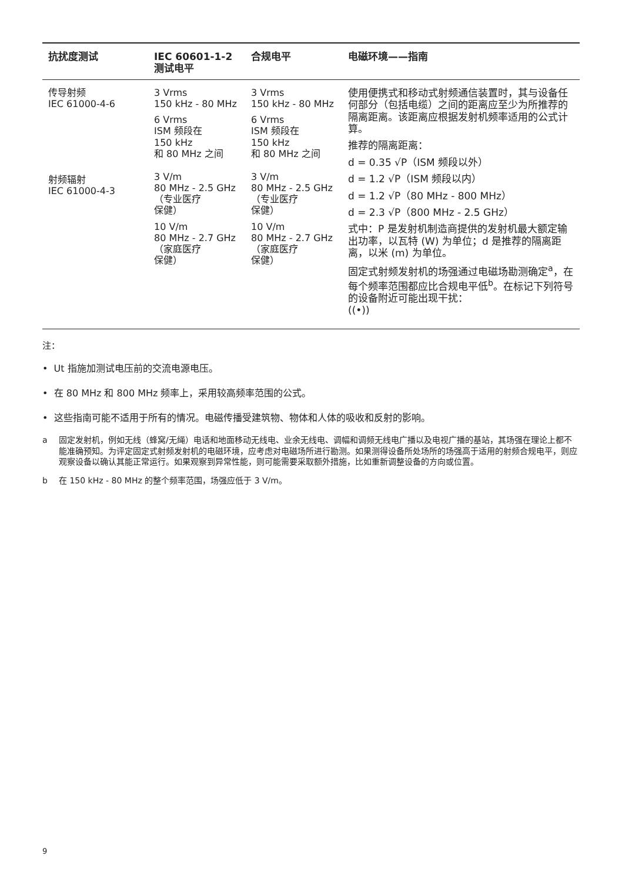| 抗扰度测试 | IEC 60601-1-2 测试电平 | 合规电平 | 电磁环境——指南 |
| --- | --- | --- | --- |
| 传导射频 IEC 61000-4-6 射频辐射 IEC 61000-4-3 | 3 Vrms 150 kHz - 80 MHz 6 Vrms ISM 频段在 150 kHz 和 80 MHz 之间 3 V/m 80 MHz - 2.5 GHz （专业医疗 保健） 10 V/m 80 MHz - 2.7 GHz （家庭医疗 保健） | 3 Vrms 150 kHz - 80 MHz 6 Vrms ISM 频段在 150 kHz 和 80 MHz 之间 3 V/m 80 MHz - 2.5 GHz （专业医疗 保健） 10 V/m 80 MHz - 2.7 GHz （家庭医疗 保健） | 使用便携式和移动式射频通信装置时，其与设备任何部分（包括电缆）之间的距离应至少为所推荐的隔离距离。该距离应根据发射机频率适用的公式计算。 推荐的隔离距离： d = 0.35 √P（ISM 频段以外） d = 1.2 √P（ISM 频段以内） d = 1.2 √P（80 MHz - 800 MHz） d = 2.3 √P（800 MHz - 2.5 GHz） 式中：P 是发射机制造商提供的发射机最大额定输出功率，以瓦特 (W) 为单位；d 是推荐的隔离距离，以米 (m) 为单位。 固定式射频发射机的场强通过电磁场勘测确定<sup>a</sup>，在每个频率范围都应比合规电平低<sup>b</sup>。在标记下列符号的设备附近可能出现干扰： ((•)) |
注：
• Ut 指施加测试电压前的交流电源电压。
• 在 80 MHz 和 800 MHz 频率上，采用较高频率范围的公式。
• 这些指南可能不适用于所有的情况。电磁传播受建筑物、物体和人体的吸收和反射的影响。
a 固定发射机，例如无线（蜂窝/无绳）电话和地面移动无线电、业余无线电、调幅和调频无线电广播以及电视广播的基站，其场强在理论上都不能准确预知。为评定固定式射频发射机的电磁环境，应考虑对电磁场所进行勘测。如果测得设备所处场所的场强高于适用的射频合规电平，则应观察设备以确认其能正常运行。如果观察到异常性能，则可能需要采取额外措施，比如重新调整设备的方向或位置。
b 在 150 kHz - 80 MHz 的整个频率范围，场强应低于 3 V/m。
9